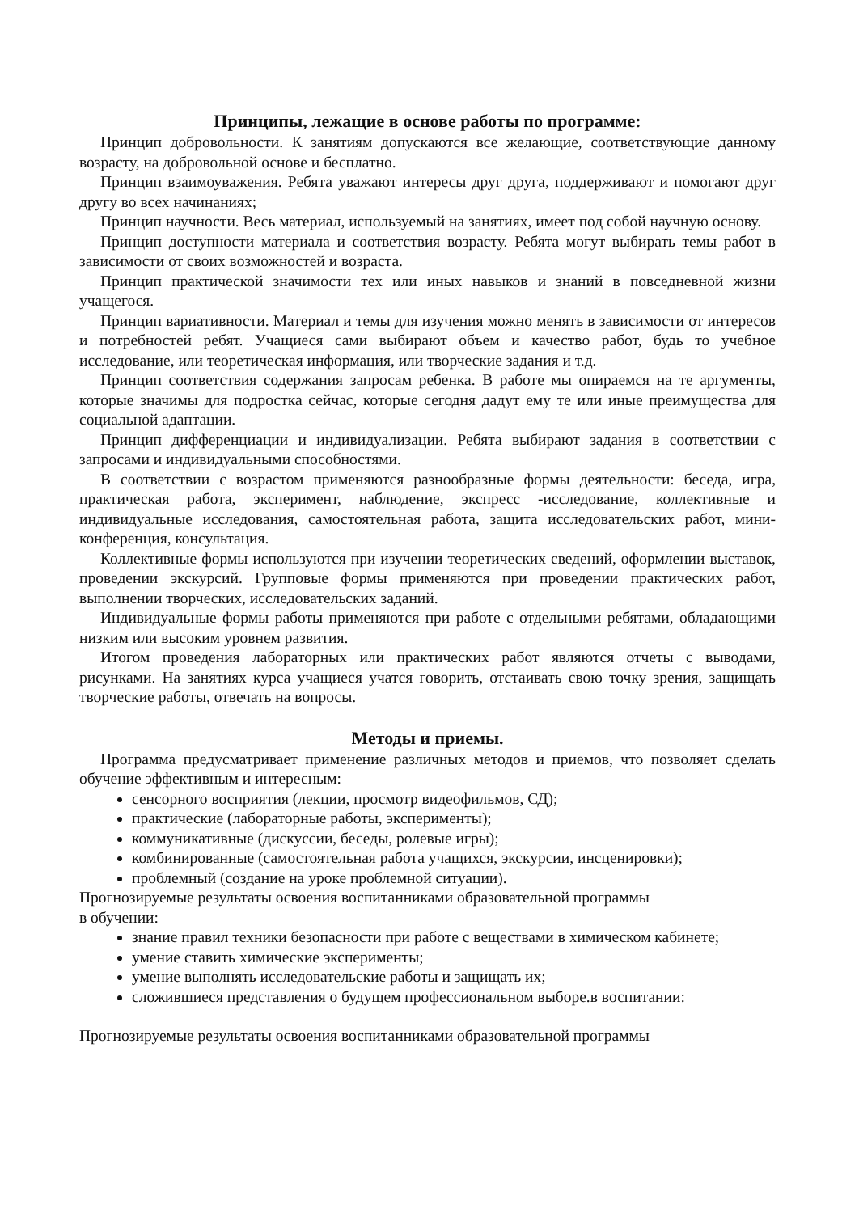Принципы, лежащие в основе работы по программе:
Принцип добровольности. К занятиям допускаются все желающие, соответствующие данному возрасту, на добровольной основе и бесплатно.
Принцип взаимоуважения. Ребята уважают интересы друг друга, поддерживают и помогают друг другу во всех начинаниях;
Принцип научности. Весь материал, используемый на занятиях, имеет под собой научную основу.
Принцип доступности материала и соответствия возрасту. Ребята могут выбирать темы работ в зависимости от своих возможностей и возраста.
Принцип практической значимости тех или иных навыков и знаний в повседневной жизни учащегося.
Принцип вариативности. Материал и темы для изучения можно менять в зависимости от интересов и потребностей ребят. Учащиеся сами выбирают объем и качество работ, будь то учебное исследование, или теоретическая информация, или творческие задания и т.д.
Принцип соответствия содержания запросам ребенка. В работе мы опираемся на те аргументы, которые значимы для подростка сейчас, которые сегодня дадут ему те или иные преимущества для социальной адаптации.
Принцип дифференциации и индивидуализации. Ребята выбирают задания в соответствии с запросами и индивидуальными способностями.
В соответствии с возрастом применяются разнообразные формы деятельности: беседа, игра, практическая работа, эксперимент, наблюдение, экспресс -исследование, коллективные и индивидуальные исследования, самостоятельная работа, защита исследовательских работ, мини-конференция, консультация.
Коллективные формы используются при изучении теоретических сведений, оформлении выставок, проведении экскурсий. Групповые формы применяются при проведении практических работ, выполнении творческих, исследовательских заданий.
Индивидуальные формы работы применяются при работе с отдельными ребятами, обладающими низким или высоким уровнем развития.
Итогом проведения лабораторных или практических работ являются отчеты с выводами, рисунками. На занятиях курса учащиеся учатся говорить, отстаивать свою точку зрения, защищать творческие работы, отвечать на вопросы.
Методы и приемы.
Программа предусматривает применение различных методов и приемов, что позволяет сделать обучение эффективным и интересным:
сенсорного восприятия (лекции, просмотр видеофильмов, СД);
практические (лабораторные работы, эксперименты);
коммуникативные (дискуссии, беседы, ролевые игры);
комбинированные (самостоятельная работа учащихся, экскурсии, инсценировки);
проблемный (создание на уроке проблемной ситуации).
Прогнозируемые результаты освоения воспитанниками образовательной программы
в обучении:
знание правил техники безопасности при работе с веществами в химическом кабинете;
умение ставить химические эксперименты;
умение выполнять исследовательские работы и защищать их;
сложившиеся представления о будущем профессиональном выборе.в воспитании:
Прогнозируемые результаты освоения воспитанниками образовательной программы